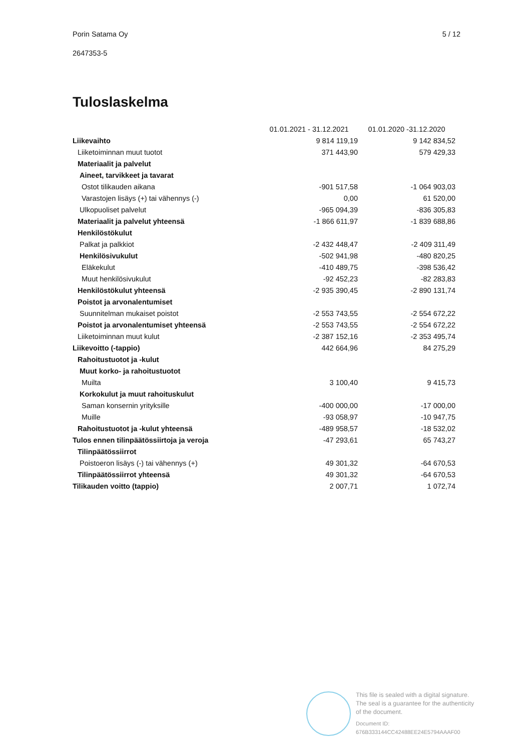Porin Satama Oy 5 / 12
2647353-5
Tuloslaskelma
| | 01.01.2021 - 31.12.2021 | 01.01.2020 -31.12.2020 |
| --- | --- | --- |
| Liikevaihto | 9 814 119,19 | 9 142 834,52 |
| Liiketoiminnan muut tuotot | 371 443,90 | 579 429,33 |
| Materiaalit ja palvelut | | |
| Aineet, tarvikkeet ja tavarat | | |
| Ostot tilikauden aikana | -901 517,58 | -1 064 903,03 |
| Varastojen lisäys (+) tai vähennys (-) | 0,00 | 61 520,00 |
| Ulkopuoliset palvelut | -965 094,39 | -836 305,83 |
| Materiaalit ja palvelut yhteensä | -1 866 611,97 | -1 839 688,86 |
| Henkilöstökulut | | |
| Palkat ja palkkiot | -2 432 448,47 | -2 409 311,49 |
| Henkilösivukulut | -502 941,98 | -480 820,25 |
| Eläkekulut | -410 489,75 | -398 536,42 |
| Muut henkilösivukulut | -92 452,23 | -82 283,83 |
| Henkilöstökulut yhteensä | -2 935 390,45 | -2 890 131,74 |
| Poistot ja arvonalentumiset | | |
| Suunnitelman mukaiset poistot | -2 553 743,55 | -2 554 672,22 |
| Poistot ja arvonalentumiset yhteensä | -2 553 743,55 | -2 554 672,22 |
| Liiketoiminnan muut kulut | -2 387 152,16 | -2 353 495,74 |
| Liikevoitto (-tappio) | 442 664,96 | 84 275,29 |
| Rahoitustuotot ja -kulut | | |
| Muut korko- ja rahoitustuotot | | |
| Muilta | 3 100,40 | 9 415,73 |
| Korkokulut ja muut rahoituskulut | | |
| Saman konsernin yrityksille | -400 000,00 | -17 000,00 |
| Muille | -93 058,97 | -10 947,75 |
| Rahoitustuotot ja -kulut yhteensä | -489 958,57 | -18 532,02 |
| Tulos ennen tilinpäätössiirtoja ja veroja | -47 293,61 | 65 743,27 |
| Tilinpäätössiirrot | | |
| Poistoeron lisäys (-) tai vähennys (+) | 49 301,32 | -64 670,53 |
| Tilinpäätössiirrot yhteensä | 49 301,32 | -64 670,53 |
| Tilikauden voitto (tappio) | 2 007,71 | 1 072,74 |
This file is sealed with a digital signature.
The seal is a guarantee for the authenticity
of the document.
Document ID:
676B333144CC42488EE24E5794AAAF00